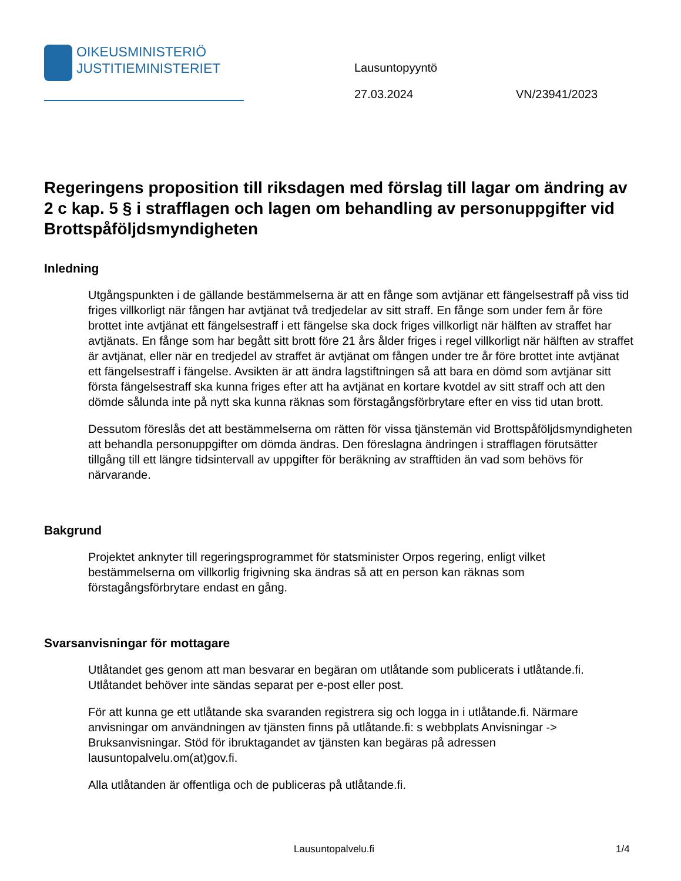OIKEUSMINISTERIÖ
JUSTITIEMINISTERIET
Lausuntopyyntö
27.03.2024 VN/23941/2023
Regeringens proposition till riksdagen med förslag till lagar om ändring av 2 c kap. 5 § i strafflagen och lagen om behandling av personuppgifter vid Brottspåföljdsmyndigheten
Inledning
Utgångspunkten i de gällande bestämmelserna är att en fånge som avtjänar ett fängelsestraff på viss tid friges villkorligt när fången har avtjänat två tredjedelar av sitt straff. En fånge som under fem år före brottet inte avtjänat ett fängelsestraff i ett fängelse ska dock friges villkorligt när hälften av straffet har avtjänats. En fånge som har begått sitt brott före 21 års ålder friges i regel villkorligt när hälften av straffet är avtjänat, eller när en tredjedel av straffet är avtjänat om fången under tre år före brottet inte avtjänat ett fängelsestraff i fängelse. Avsikten är att ändra lagstiftningen så att bara en dömd som avtjänar sitt första fängelsestraff ska kunna friges efter att ha avtjänat en kortare kvotdel av sitt straff och att den dömde sålunda inte på nytt ska kunna räknas som förstagångsförbrytare efter en viss tid utan brott.
Dessutom föreslås det att bestämmelserna om rätten för vissa tjänstemän vid Brottspåföljdsmyndigheten att behandla personuppgifter om dömda ändras. Den föreslagna ändringen i strafflagen förutsätter tillgång till ett längre tidsintervall av uppgifter för beräkning av strafftiden än vad som behövs för närvarande.
Bakgrund
Projektet anknyter till regeringsprogrammet för statsminister Orpos regering, enligt vilket bestämmelserna om villkorlig frigivning ska ändras så att en person kan räknas som förstagångsförbrytare endast en gång.
Svarsanvisningar för mottagare
Utlåtandet ges genom att man besvarar en begäran om utlåtande som publicerats i utlåtande.fi. Utlåtandet behöver inte sändas separat per e-post eller post.
För att kunna ge ett utlåtande ska svaranden registrera sig och logga in i utlåtande.fi. Närmare anvisningar om användningen av tjänsten finns på utlåtande.fi: s webbplats Anvisningar -> Bruksanvisningar. Stöd för ibruktagandet av tjänsten kan begäras på adressen lausuntopalvelu.om(at)gov.fi.
Alla utlåtanden är offentliga och de publiceras på utlåtande.fi.
Lausuntopalvelu.fi 1/4